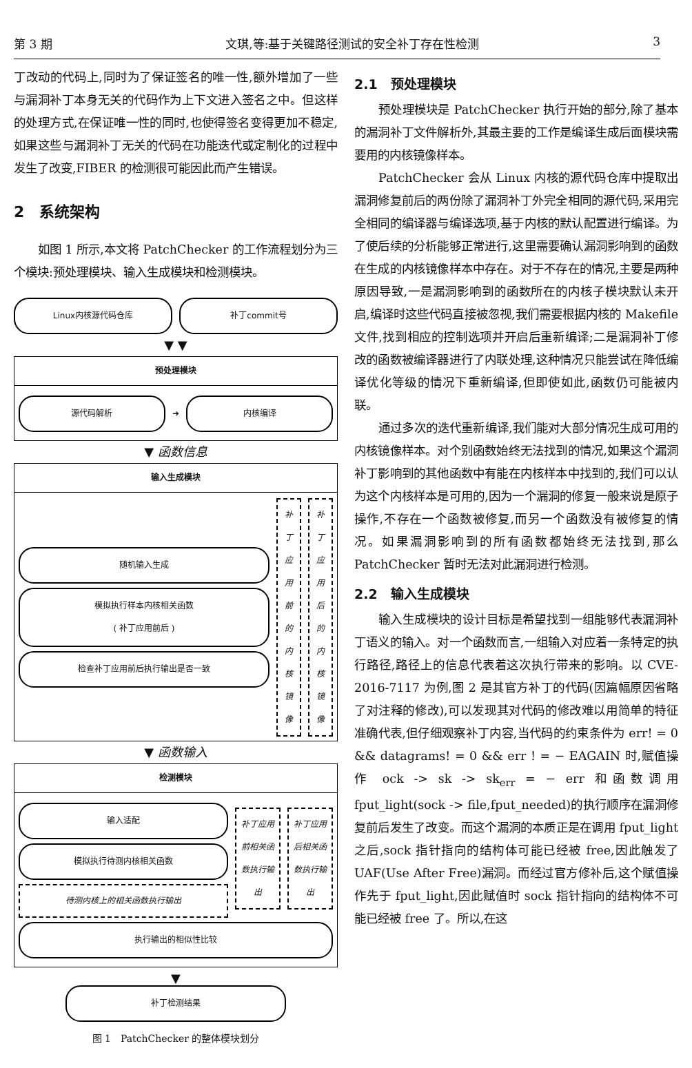第 3 期 文琪,等:基于关键路径测试的安全补丁存在性检测 3
丁改动的代码上,同时为了保证签名的唯一性,额外增加了一些与漏洞补丁本身无关的代码作为上下文进入签名之中。但这样的处理方式,在保证唯一性的同时,也使得签名变得更加不稳定,如果这些与漏洞补丁无关的代码在功能迭代或定制化的过程中发生了改变,FIBER 的检测很可能因此而产生错误。
2　系统架构
如图 1 所示,本文将 PatchChecker 的工作流程划分为三个模块:预处理模块、输入生成模块和检测模块。
Linux内核源代码仓库 补丁commit号
▼ ▼
预处理模块
源代码解析
➜
内核编译
▼ 函数信息
输入生成模块
随机输入生成
模拟执行样本内核相关函数
( 补丁应用前后 )
检查补丁应用前后执行输出是否一致
补丁应用前的内核镜像
补丁应用后的内核镜像
▼ 函数输入
检测模块
输入适配
模拟执行待测内核相关函数
待测内核上的相关函数执行输出
补丁应用前相关函数执行输出
补丁应用后相关函数执行输出
执行输出的相似性比较
▼
补丁检测结果
图 1　PatchChecker 的整体模块划分
2.1　预处理模块
预处理模块是 PatchChecker 执行开始的部分,除了基本的漏洞补丁文件解析外,其最主要的工作是编译生成后面模块需要用的内核镜像样本。
PatchChecker 会从 Linux 内核的源代码仓库中提取出漏洞修复前后的两份除了漏洞补丁外完全相同的源代码,采用完全相同的编译器与编译选项,基于内核的默认配置进行编译。为了使后续的分析能够正常进行,这里需要确认漏洞影响到的函数在生成的内核镜像样本中存在。对于不存在的情况,主要是两种原因导致,一是漏洞影响到的函数所在的内核子模块默认未开启,编译时这些代码直接被忽视,我们需要根据内核的 Makefile 文件,找到相应的控制选项并开启后重新编译;二是漏洞补丁修改的函数被编译器进行了内联处理,这种情况只能尝试在降低编译优化等级的情况下重新编译,但即使如此,函数仍可能被内联。
通过多次的迭代重新编译,我们能对大部分情况生成可用的内核镜像样本。对个别函数始终无法找到的情况,如果这个漏洞补丁影响到的其他函数中有能在内核样本中找到的,我们可以认为这个内核样本是可用的,因为一个漏洞的修复一般来说是原子操作,不存在一个函数被修复,而另一个函数没有被修复的情况。如果漏洞影响到的所有函数都始终无法找到,那么 PatchChecker 暂时无法对此漏洞进行检测。
2.2　输入生成模块
输入生成模块的设计目标是希望找到一组能够代表漏洞补丁语义的输入。对一个函数而言,一组输入对应着一条特定的执行路径,路径上的信息代表着这次执行带来的影响。以 CVE-2016-7117 为例,图 2 是其官方补丁的代码(因篇幅原因省略了对注释的修改),可以发现其对代码的修改难以用简单的特征准确代表,但仔细观察补丁内容,当代码的约束条件为 err! = 0 && datagrams! = 0 && err ! = − EAGAIN 时,赋值操作 ock -> sk -> sk<sub>err</sub> = − err 和函数调用 fput_light(sock -> file,fput_needed)的执行顺序在漏洞修复前后发生了改变。而这个漏洞的本质正是在调用 fput_light 之后,sock 指针指向的结构体可能已经被 free,因此触发了 UAF(Use After Free)漏洞。而经过官方修补后,这个赋值操作先于 fput_light,因此赋值时 sock 指针指向的结构体不可能已经被 free 了。所以,在这